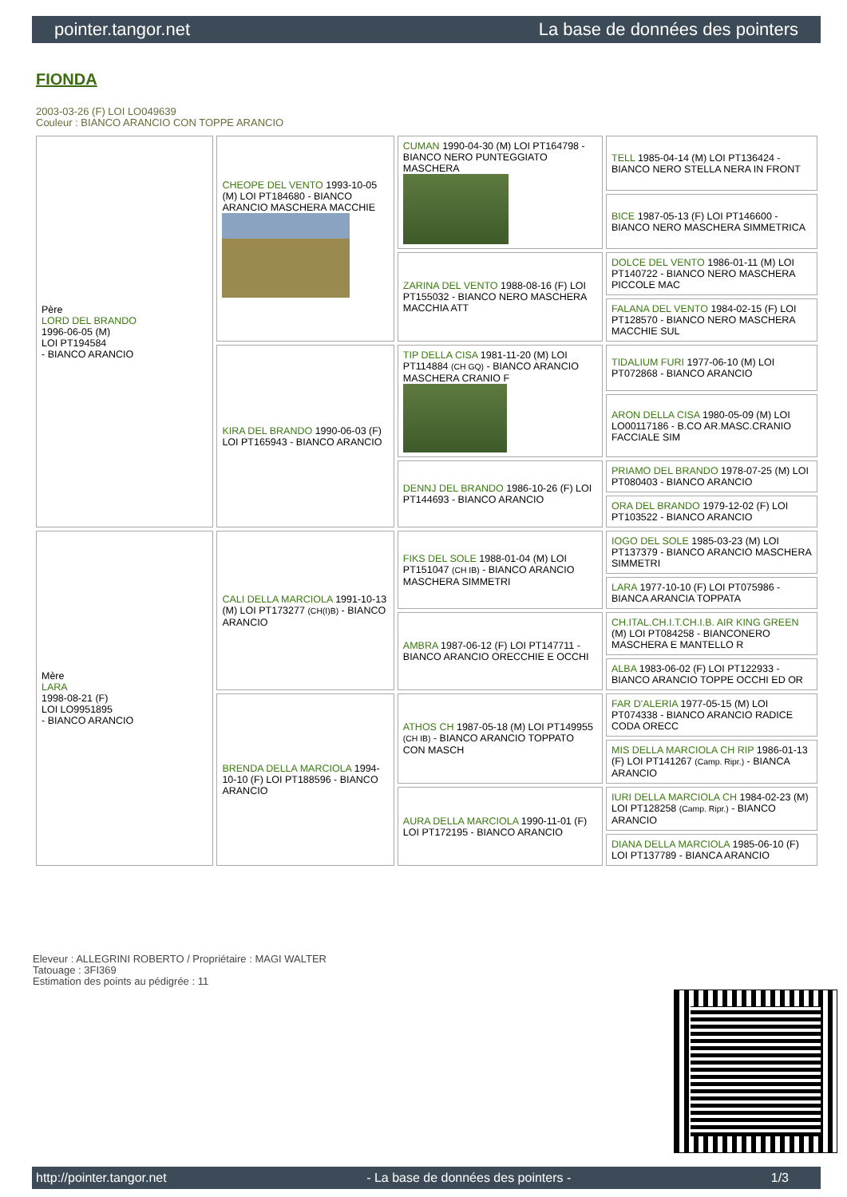pointer.tangor.net La base de données des pointers
FIONDA
2003-03-26 (F) LOI LO049639
Couleur : BIANCO ARANCIO CON TOPPE ARANCIO
| Père LORD DEL BRANDO 1996-06-05 (M) LOI PT194584 - BIANCO ARANCIO | CHEOPE DEL VENTO 1993-10-05 (M) LOI PT184680 - BIANCO ARANCIO MASCHERA MACCHIE | CUMAN 1990-04-30 (M) LOI PT164798 - BIANCO NERO PUNTEGGIATO MASCHERA | TELL 1985-04-14 (M) LOI PT136424 - BIANCO NERO STELLA NERA IN FRONT |
| | | | BICE 1987-05-13 (F) LOI PT146600 - BIANCO NERO MASCHERA SIMMETRICA |
| | | ZARINA DEL VENTO 1988-08-16 (F) LOI PT155032 - BIANCO NERO MASCHERA MACCHIA ATT | DOLCE DEL VENTO 1986-01-11 (M) LOI PT140722 - BIANCO NERO MASCHERA PICCOLE MAC |
| | | | FALANA DEL VENTO 1984-02-15 (F) LOI PT128570 - BIANCO NERO MASCHERA MACCHIE SUL |
| | KIRA DEL BRANDO 1990-06-03 (F) LOI PT165943 - BIANCO ARANCIO | TIP DELLA CISA 1981-11-20 (M) LOI PT114884 (CH GQ) - BIANCO ARANCIO MASCHERA CRANIO F | TIDALIUM FURI 1977-06-10 (M) LOI PT072868 - BIANCO ARANCIO |
| | | | ARON DELLA CISA 1980-05-09 (M) LOI LO00117186 - B.CO AR.MASC.CRANIO FACCIALE SIM |
| | | DENNJ DEL BRANDO 1986-10-26 (F) LOI PT144693 - BIANCO ARANCIO | PRIAMO DEL BRANDO 1978-07-25 (M) LOI PT080403 - BIANCO ARANCIO |
| | | | ORA DEL BRANDO 1979-12-02 (F) LOI PT103522 - BIANCO ARANCIO |
| Mère LARA 1998-08-21 (F) LOI LO9951895 - BIANCO ARANCIO | CALI DELLA MARCIOLA 1991-10-13 (M) LOI PT173277 (CH(I)B) - BIANCO ARANCIO | FIKS DEL SOLE 1988-01-04 (M) LOI PT151047 (CH IB) - BIANCO ARANCIO MASCHERA SIMMETRI | IOGO DEL SOLE 1985-03-23 (M) LOI PT137379 - BIANCO ARANCIO MASCHERA SIMMETRI |
| | | | LARA 1977-10-10 (F) LOI PT075986 - BIANCA ARANCIA TOPPATA |
| | | AMBRA 1987-06-12 (F) LOI PT147711 - BIANCO ARANCIO ORECCHIE E OCCHI | CH.ITAL.CH.I.T.CH.I.B. AIR KING GREEN (M) LOI PT084258 - BIANCONERO MASCHERA E MANTELLO R |
| | | | ALBA 1983-06-02 (F) LOI PT122933 - BIANCO ARANCIO TOPPE OCCHI ED OR |
| | BRENDA DELLA MARCIOLA 1994-10-10 (F) LOI PT188596 - BIANCO ARANCIO | ATHOS CH 1987-05-18 (M) LOI PT149955 (CH IB) - BIANCO ARANCIO TOPPATO CON MASCH | FAR D'ALERIA 1977-05-15 (M) LOI PT074338 - BIANCO ARANCIO RADICE CODA ORECC |
| | | | MIS DELLA MARCIOLA CH RIP 1986-01-13 (F) LOI PT141267 (Camp. Ripr.) - BIANCA ARANCIO |
| | | AURA DELLA MARCIOLA 1990-11-01 (F) LOI PT172195 - BIANCO ARANCIO | IURI DELLA MARCIOLA CH 1984-02-23 (M) LOI PT128258 (Camp. Ripr.) - BIANCO ARANCIO |
| | | | DIANA DELLA MARCIOLA 1985-06-10 (F) LOI PT137789 - BIANCA ARANCIO |
Eleveur : ALLEGRINI ROBERTO / Propriétaire : MAGI WALTER
Tatouage : 3FI369
Estimation des points au pédigrée : 11
http://pointer.tangor.net - La base de données des pointers - 1/3